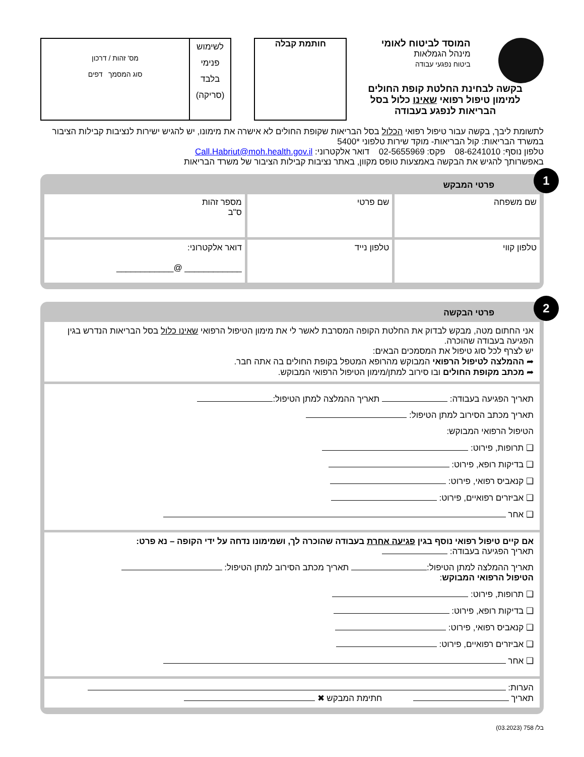המוסד לביטוח לאומי
מינהל הגמלאות
ביטוח נפגעי עבודה
בקשה לבחינת החלטת קופת החולים למימון טיפול רפואי שאינו כלול בסל הבריאות לנפגע בעבודה
חותמת קבלה
לשימוש
פנימי
בלבד
(סריקה)
מס' זהות / דרכון
סוג המסמך דפים
לתשומת ליבך, בקשה עבור טיפול רפואי הכלול בסל הבריאות שקופת החולים לא אישרה את מימונו, יש להגיש ישירות לנציבות קבילות הציבור במשרד הבריאות: קול הבריאות- מוקד שירות טלפוני *5400
טלפון נוסף: 08-6241010 פקס: 02-5655969 דואר אלקטרוני: Call.Habriut@moh.health.gov.il
באפשרותך להגיש את הבקשה באמצעות טופס מקוון, באתר נציבות קבילות הציבור של משרד הבריאות
1
פרטי המבקש
שם משפחה שם פרטי מספר זהות
ס"ב
טלפון קווי טלפון נייד דואר אלקטרוני:
____________ @____________
2
פרטי הבקשה
אני החתום מטה, מבקש לבדוק את החלטת הקופה המסרבת לאשר לי את מימון הטיפול הרפואי שאינו כלול בסל הבריאות הנדרש בגין הפגיעה בעבודה שהוכרה.
יש לצרף לכל סוג טיפול את המסמכים הבאים:
➦ ההמלצה לטיפול הרפואי המבוקש מהרופא המטפל בקופת החולים בה אתה חבר.
➦ מכתב מקופת החולים ובו סירוב למתן/מימון הטיפול הרפואי המבוקש.
תאריך הפגיעה בעבודה: תאריך ההמלצה למתן הטיפול:
תאריך מכתב הסירוב למתן הטיפול:
הטיפול הרפואי המבוקש:
❑ תרופות, פירוט:
❑ בדיקות רופא, פירוט:
❑ קנאביס רפואי, פירוט:
❑ אביזרים רפואיים, פירוט:
❑ אחר
אם קיים טיפול רפואי נוסף בגין פגיעה אחרת בעבודה שהוכרה לך, ושמימונו נדחה על ידי הקופה – נא פרט:
תאריך הפגיעה בעבודה:
תאריך ההמלצה למתן הטיפול: תאריך מכתב הסירוב למתן הטיפול:
הטיפול הרפואי המבוקש:
❑ תרופות, פירוט:
❑ בדיקות רופא, פירוט:
❑ קנאביס רפואי, פירוט:
❑ אביזרים רפואיים, פירוט:
❑ אחר
הערות:
תאריך חתימת המבקש ✖
בל/ 758 (03.2023)